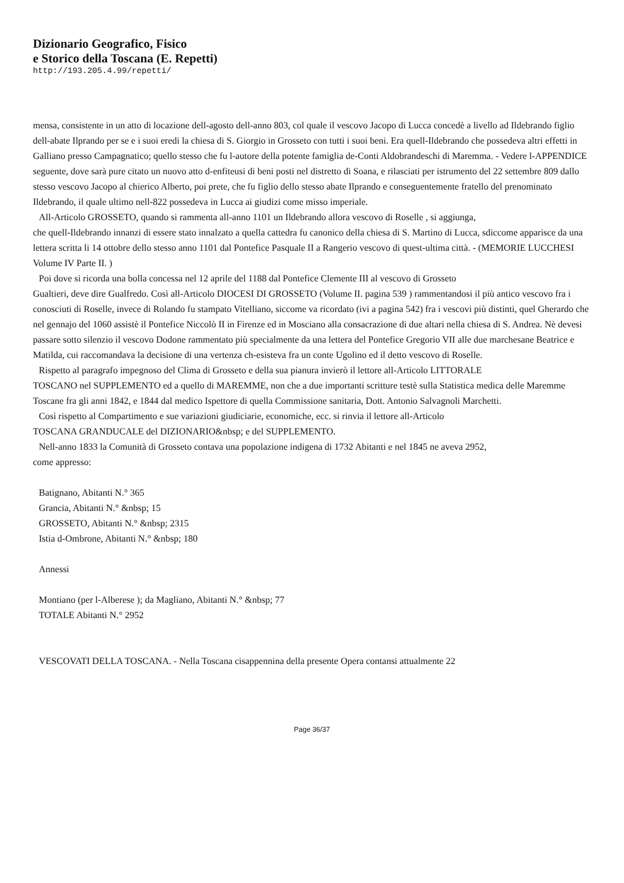Dizionario Geografico, Fisico
e Storico della Toscana (E. Repetti)
http://193.205.4.99/repetti/
mensa, consistente in un atto di locazione dell-agosto dell-anno 803, col quale il vescovo Jacopo di Lucca concedè a livello ad Ildebrando figlio dell-abate Ilprando per se e i suoi eredi la chiesa di S. Giorgio in Grosseto con tutti i suoi beni. Era quell-Ildebrando che possedeva altri effetti in Galliano presso Campagnatico; quello stesso che fu l-autore della potente famiglia de-Conti Aldobrandeschi di Maremma. - Vedere l-APPENDICE seguente, dove sarà pure citato un nuovo atto d-enfiteusi di beni posti nel distretto di Soana, e rilasciati per istrumento del 22 settembre 809 dallo stesso vescovo Jacopo al chierico Alberto, poi prete, che fu figlio dello stesso abate Ilprando e conseguentemente fratello del prenominato Ildebrando, il quale ultimo nell-822 possedeva in Lucca ai giudizi come misso imperiale.
All-Articolo GROSSETO, quando si rammenta all-anno 1101 un Ildebrando allora vescovo di Roselle , si aggiunga,
che quell-Ildebrando innanzi di essere stato innalzato a quella cattedra fu canonico della chiesa di S. Martino di Lucca, sdiccome apparisce da una lettera scritta li 14 ottobre dello stesso anno 1101 dal Pontefice Pasquale II a Rangerio vescovo di quest-ultima città. - (MEMORIE LUCCHESI Volume IV Parte II. )
Poi dove si ricorda una bolla concessa nel 12 aprile del 1188 dal Pontefice Clemente III al vescovo di Grosseto
Gualtieri, deve dire Gualfredo. Così all-Articolo DIOCESI DI GROSSETO (Volume II. pagina 539 ) rammentandosi il più antico vescovo fra i conosciuti di Roselle, invece di Rolando fu stampato Vitelliano, siccome va ricordato (ivi a pagina 542) fra i vescovi più distinti, quel Gherardo che nel gennajo del 1060 assistè il Pontefice Niccolò II in Firenze ed in Mosciano alla consacrazione di due altari nella chiesa di S. Andrea. Nè devesi passare sotto silenzio il vescovo Dodone rammentato più specialmente da una lettera del Pontefice Gregorio VII alle due marchesane Beatrice e Matilda, cui raccomandava la decisione di una vertenza ch-esisteva fra un conte Ugolino ed il detto vescovo di Roselle.
Rispetto al paragrafo impegnoso del Clima di Grosseto e della sua pianura invierò il lettore all-Articolo LITTORALE
TOSCANO nel SUPPLEMENTO ed a quello di MAREMME, non che a due importanti scritture testè sulla Statistica medica delle Maremme Toscane fra gli anni 1842, e 1844 dal medico Ispettore di quella Commissione sanitaria, Dott. Antonio Salvagnoli Marchetti.
Così rispetto al Compartimento e sue variazioni giudiciarie, economiche, ecc. si rinvia il lettore all-Articolo
TOSCANA GRANDUCALE del DIZIONARIO&nbsp; e del SUPPLEMENTO.
Nell-anno 1833 la Comunità di Grosseto contava una popolazione indigena di 1732 Abitanti e nel 1845 ne aveva 2952,
come appresso:
Batignano, Abitanti N.° 365
Grancia, Abitanti N.° &nbsp; 15
GROSSETO, Abitanti N.° &nbsp; 2315
Istia d-Ombrone, Abitanti N.° &nbsp; 180
Annessi
Montiano (per l-Alberese ); da Magliano, Abitanti N.° &nbsp; 77
TOTALE Abitanti N.° 2952
VESCOVATI DELLA TOSCANA. - Nella Toscana cisappennina della presente Opera contansi attualmente 22
Page 36/37